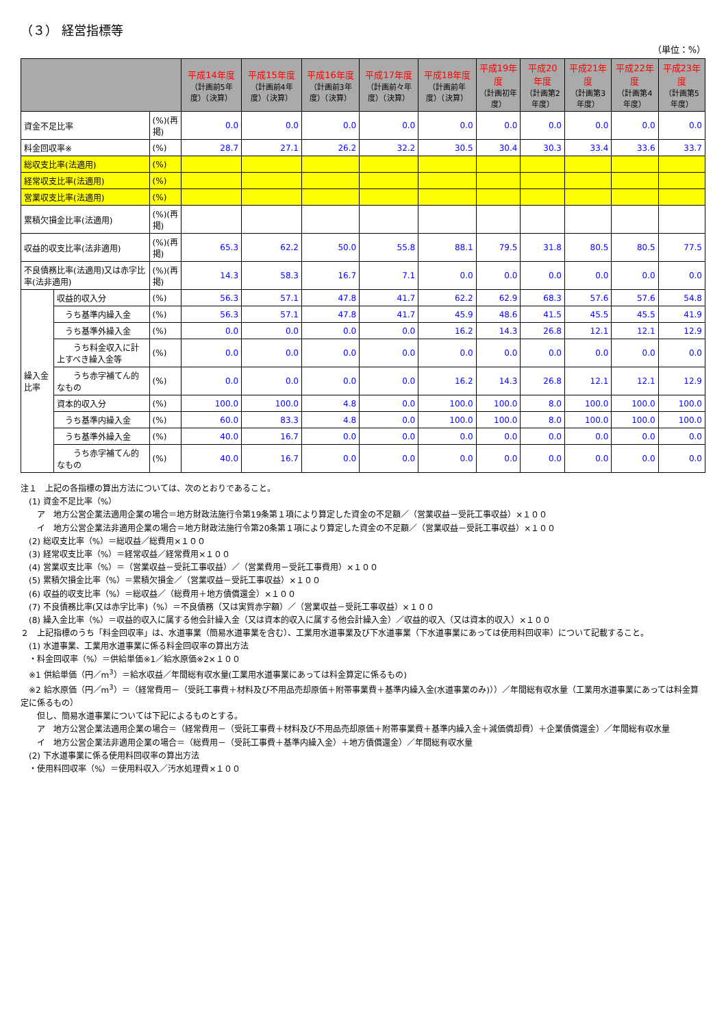（３） 経営指標等
（単位：%）
| | | | 平成14年度 （計画前5年度）（決算） | 平成15年度 （計画前4年度）（決算） | 平成16年度 （計画前3年度）（決算） | 平成17年度 （計画前々年度）（決算） | 平成18年度 （計画前年度）（決算） | 平成19年度 （計画初年度） | 平成20年度 （計画第2年度） | 平成21年度 （計画第3年度） | 平成22年度 （計画第4年度） | 平成23年度 （計画第5年度） |
| --- | --- | --- | --- | --- | --- | --- | --- | --- | --- | --- | --- | --- |
| 資金不足比率 | | (%)(再掲) | 0.0 | 0.0 | 0.0 | 0.0 | 0.0 | 0.0 | 0.0 | 0.0 | 0.0 | 0.0 |
| 料金回収率※ | | (%) | 28.7 | 27.1 | 26.2 | 32.2 | 30.5 | 30.4 | 30.3 | 33.4 | 33.6 | 33.7 |
| 総収支比率(法適用) | | (%) | | | | | | | | | | |
| 経常収支比率(法適用) | | (%) | | | | | | | | | | |
| 営業収支比率(法適用) | | (%) | | | | | | | | | | |
| 累積欠損金比率(法適用) | | (%)(再掲) | | | | | | | | | | |
| 収益的収支比率(法非適用) | | (%)(再掲) | 65.3 | 62.2 | 50.0 | 55.8 | 88.1 | 79.5 | 31.8 | 80.5 | 80.5 | 77.5 |
| 不良債務比率(法適用)又は赤字比率(法非適用) | | (%)(再掲) | 14.3 | 58.3 | 16.7 | 7.1 | 0.0 | 0.0 | 0.0 | 0.0 | 0.0 | 0.0 |
| 繰入金比率 | 収益的収入分 | (%) | 56.3 | 57.1 | 47.8 | 41.7 | 62.2 | 62.9 | 68.3 | 57.6 | 57.6 | 54.8 |
| | うち基準内繰入金 | (%) | 56.3 | 57.1 | 47.8 | 41.7 | 45.9 | 48.6 | 41.5 | 45.5 | 45.5 | 41.9 |
| | うち基準外繰入金 | (%) | 0.0 | 0.0 | 0.0 | 0.0 | 16.2 | 14.3 | 26.8 | 12.1 | 12.1 | 12.9 |
| | うち料金収入に計上すべき繰入金等 | (%) | 0.0 | 0.0 | 0.0 | 0.0 | 0.0 | 0.0 | 0.0 | 0.0 | 0.0 | 0.0 |
| | うち赤字補てん的なもの | (%) | 0.0 | 0.0 | 0.0 | 0.0 | 16.2 | 14.3 | 26.8 | 12.1 | 12.1 | 12.9 |
| | 資本的収入分 | (%) | 100.0 | 100.0 | 4.8 | 0.0 | 100.0 | 100.0 | 8.0 | 100.0 | 100.0 | 100.0 |
| | うち基準内繰入金 | (%) | 60.0 | 83.3 | 4.8 | 0.0 | 100.0 | 100.0 | 8.0 | 100.0 | 100.0 | 100.0 |
| | うち基準外繰入金 | (%) | 40.0 | 16.7 | 0.0 | 0.0 | 0.0 | 0.0 | 0.0 | 0.0 | 0.0 | 0.0 |
| | うち赤字補てん的なもの | (%) | 40.0 | 16.7 | 0.0 | 0.0 | 0.0 | 0.0 | 0.0 | 0.0 | 0.0 | 0.0 |
注１　上記の各指標の算出方法については、次のとおりであること。
　(1) 資金不足比率（%）
　　ア　地方公営企業法適用企業の場合＝地方財政法施行令第19条第１項により算定した資金の不足額／（営業収益－受託工事収益）×１００
　　イ　地方公営企業法非適用企業の場合＝地方財政法施行令第20条第１項により算定した資金の不足額／（営業収益－受託工事収益）×１００
　(2) 総収支比率（%）＝総収益／総費用×１００
　(3) 経常収支比率（%）＝経常収益／経常費用×１００
　(4) 営業収支比率（%）＝（営業収益－受託工事収益）／（営業費用－受託工事費用）×１００
　(5) 累積欠損金比率（%）＝累積欠損金／（営業収益－受託工事収益）×１００
　(6) 収益的収支比率（%）＝総収益／（総費用＋地方債償還金）×１００
　(7) 不良債務比率(又は赤字比率)（%）＝不良債務（又は実質赤字額）／（営業収益－受託工事収益）×１００
　(8) 繰入金比率（%）＝収益的収入に属する他会計繰入金（又は資本的収入に属する他会計繰入金）／収益的収入（又は資本的収入）×１００
２　上記指標のうち「料金回収率」は、水道事業（簡易水道事業を含む）、工業用水道事業及び下水道事業（下水道事業にあっては使用料回収率）について記載すること。
　(1) 水道事業、工業用水道事業に係る料金回収率の算出方法
　・料金回収率（%）＝供給単価※1／給水原価※2×１００
　※1 供給単価（円／m<sup>3</sup>）＝給水収益／年間総有収水量(工業用水道事業にあっては料金算定に係るもの)
　※2 給水原価（円／m<sup>3</sup>）＝（経常費用－（受託工事費＋材料及び不用品売却原価＋附帯事業費＋基準内繰入金(水道事業のみ)））／年間総有収水量（工業用水道事業にあっては料金算定に係るもの）
　　但し、簡易水道事業については下記によるものとする。
　　ア　地方公営企業法適用企業の場合＝（経常費用－（受託工事費＋材料及び不用品売却原価＋附帯事業費＋基準内繰入金＋減価償却費）＋企業債償還金）／年間総有収水量
　　イ　地方公営企業法非適用企業の場合＝（総費用－（受託工事費＋基準内繰入金）＋地方債償還金）／年間総有収水量
　(2) 下水道事業に係る使用料回収率の算出方法
　・使用料回収率（%）＝使用料収入／汚水処理費×１００